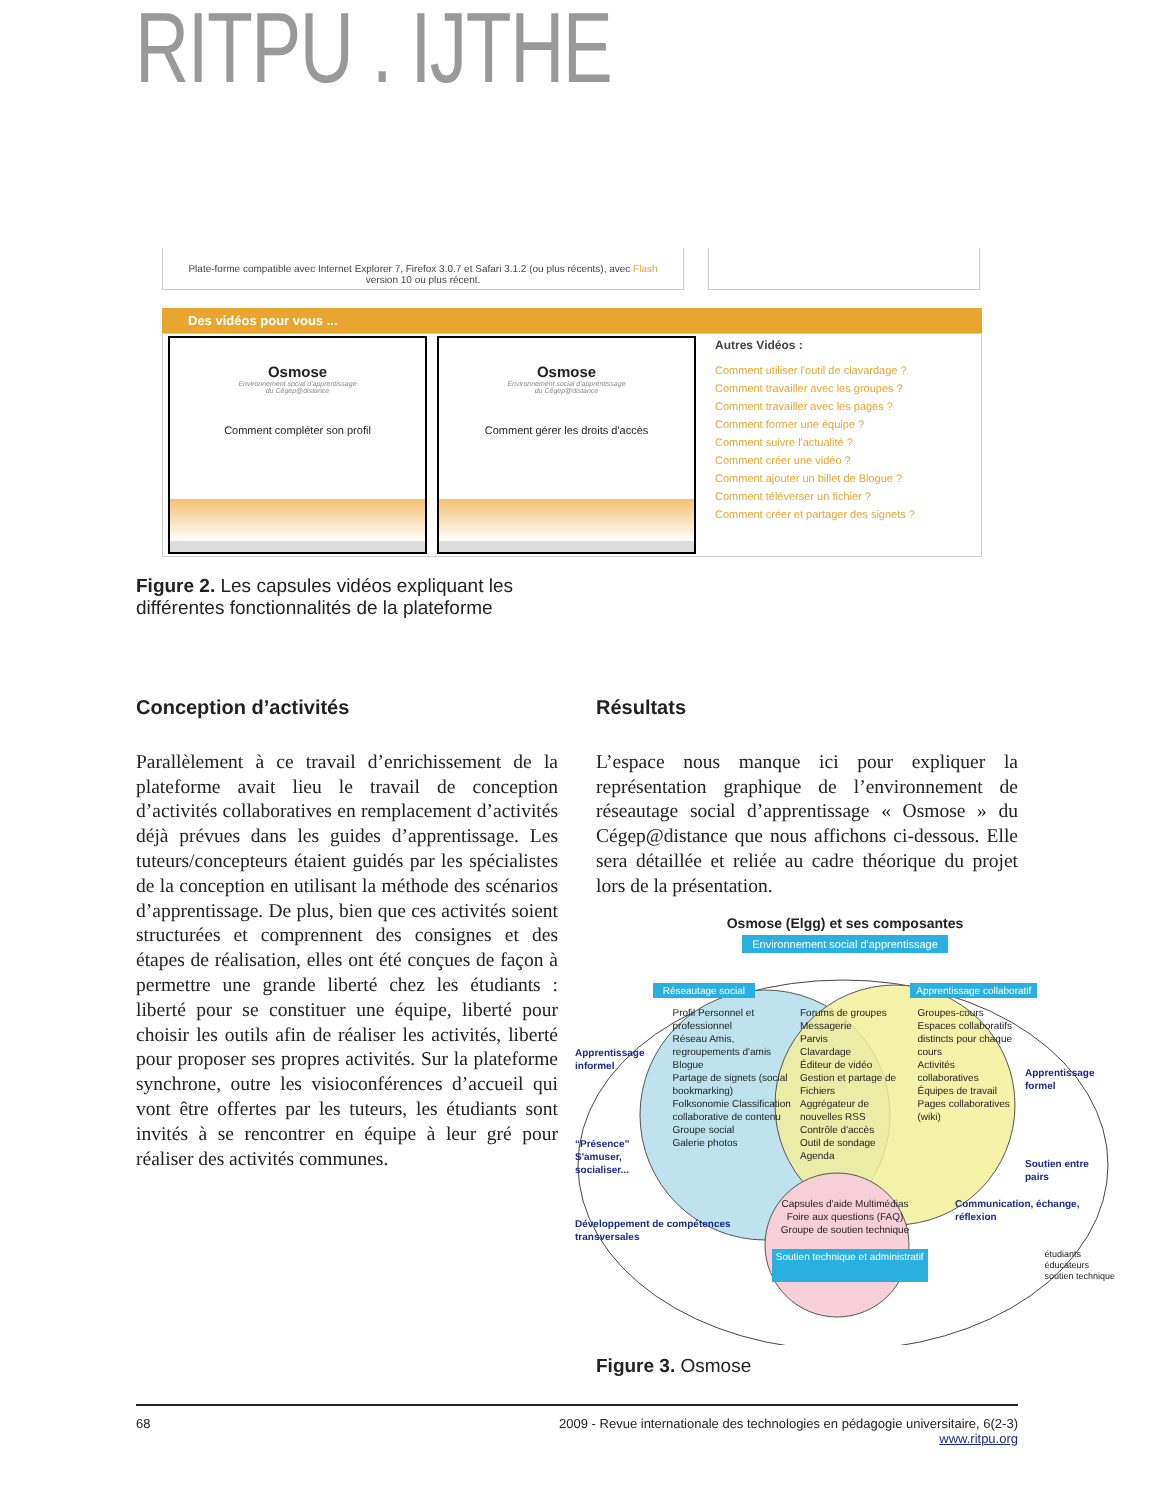RITPU . IJTHE
Plate-forme compatible avec Internet Explorer 7, Firefox 3.0.7 et Safari 3.1.2 (ou plus récents), avec Flash
version 10 ou plus récent.
Des vidéos pour vous ...
Osmose
Environnement social d'apprentissage
du Cégep@distance
Comment compléter son profil
Osmose
Environnement social d'apprentissage
du Cégep@distance
Comment gérer les droits d'accès
Autres Vidéos :
Comment utiliser l'outil de clavardage ?
Comment travailler avec les groupes ?
Comment travailler avec les pages ?
Comment former une équipe ?
Comment suivre l'actualité ?
Comment créer une vidéo ?
Comment ajouter un billet de Blogue ?
Comment téléverser un fichier ?
Comment créer et partager des signets ?
Figure 2. Les capsules vidéos expliquant les différentes fonctionnalités de la plateforme
Conception d’activités
Parallèlement à ce travail d’enrichissement de la plateforme avait lieu le travail de conception d’activités collaboratives en remplacement d’activités déjà prévues dans les guides d’apprentissage. Les tuteurs/concepteurs étaient guidés par les spécialistes de la conception en utilisant la méthode des scénarios d’apprentissage. De plus, bien que ces activités soient structurées et comprennent des consignes et des étapes de réalisation, elles ont été conçues de façon à permettre une grande liberté chez les étudiants : liberté pour se constituer une équipe, liberté pour choisir les outils afin de réaliser les activités, liberté pour proposer ses propres activités. Sur la plateforme synchrone, outre les visioconférences d’accueil qui vont être offertes par les tuteurs, les étudiants sont invités à se rencontrer en équipe à leur gré pour réaliser des activités communes.
Résultats
L’espace nous manque ici pour expliquer la représentation graphique de l’environnement de réseautage social d’apprentissage « Osmose » du Cégep@distance que nous affichons ci-dessous. Elle sera détaillée et reliée au cadre théorique du projet lors de la présentation.
Osmose (Elgg) et ses composantes
Environnement social d'apprentissage
Réseautage social Apprentissage collaboratif
Apprentissage informel
“Présence”
S'amuser, socialiser...
Profil Personnel et professionnel
Réseau Amis, regroupements d'amis
Blogue
Partage de signets (social bookmarking)
Folksonomie Classification collaborative de contenu
Groupe social
Galerie photos
Forums de groupes
Messagerie
Parvis
Clavardage
Éditeur de vidéo
Gestion et partage de Fichiers
Aggrégateur de nouvelles RSS
Contrôle d'accès
Outil de sondage
Agenda
Groupes-cours Espaces collaboratifs distincts pour chaque cours
Activités collaboratives
Équipes de travail
Pages collaboratives (wiki)
Apprentissage formel
Soutien entre pairs
Développement de compétences transversales
Capsules d'aide Multimédias
Foire aux questions (FAQ)
Groupe de soutien technique
Communication, échange, réflexion
Soutien technique et administratif étudiants
éducateurs
soutien technique
Figure 3. Osmose
68 2009 - Revue internationale des technologies en pédagogie universitaire, 6(2-3)
www.ritpu.org